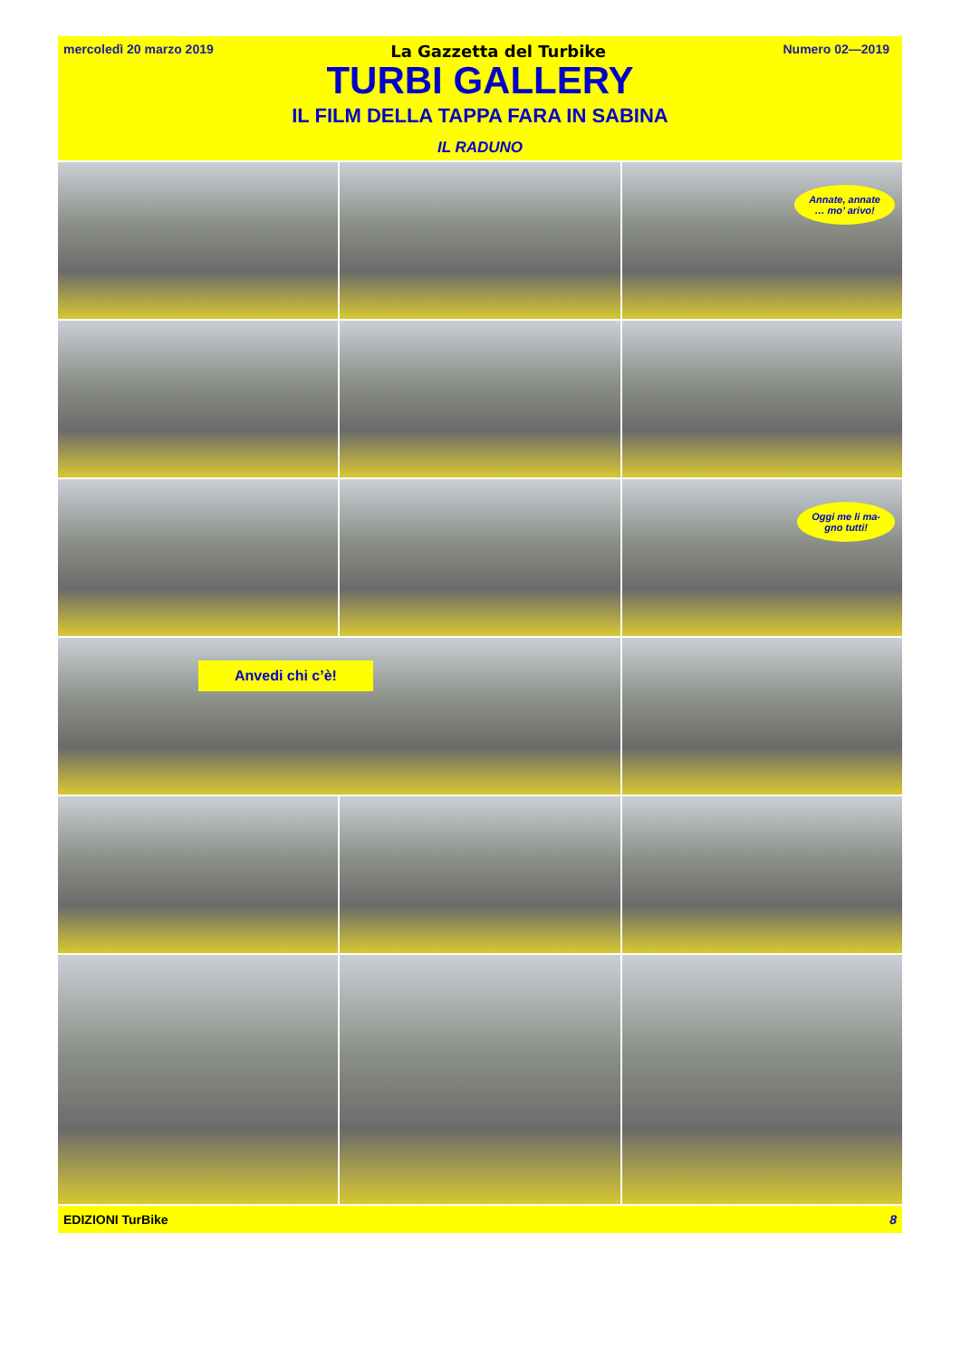mercoledì 20 marzo 2019 La Gazzetta del Turbike Numero 02—2019
TURBI GALLERY
IL FILM DELLA TAPPA FARA IN SABINA
IL RADUNO
Annate, annate
… mo’ arivo!
Oggi me li ma-
gno tutti!
Anvedi chi c’è!
EDIZIONI TurBike 8